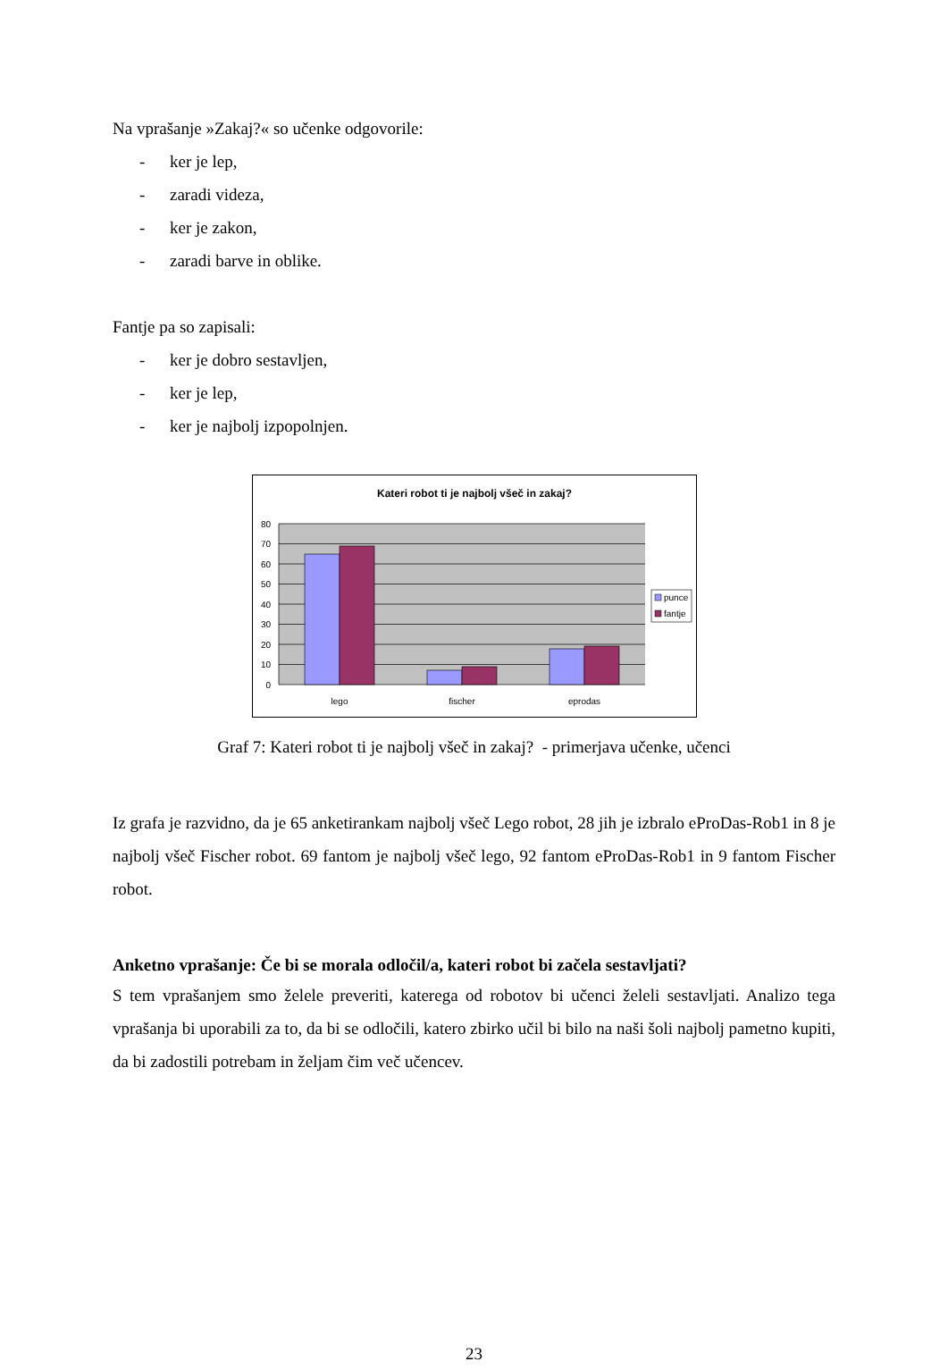Na vprašanje »Zakaj?« so učenke odgovorile:
- ker je lep,
- zaradi videza,
- ker je zakon,
- zaradi barve in oblike.
Fantje pa so zapisali:
- ker je dobro sestavljen,
- ker je lep,
- ker je najbolj izpopolnjen.
Kateri robot ti je najbolj všeč in zakaj?
80
70
60
50
40
30
20
10
0
lego
fischer
eprodas
punce
fantje
Graf 7: Kateri robot ti je najbolj všeč in zakaj? - primerjava učenke, učenci
Iz grafa je razvidno, da je 65 anketirankam najbolj všeč Lego robot, 28 jih je izbralo eProDas-Rob1 in 8 je najbolj všeč Fischer robot. 69 fantom je najbolj všeč lego, 92 fantom eProDas-Rob1 in 9 fantom Fischer robot.
Anketno vprašanje: Če bi se morala odločil/a, kateri robot bi začela sestavljati?
S tem vprašanjem smo želele preveriti, katerega od robotov bi učenci želeli sestavljati. Analizo tega vprašanja bi uporabili za to, da bi se odločili, katero zbirko učil bi bilo na naši šoli najbolj pametno kupiti, da bi zadostili potrebam in željam čim več učencev.
23